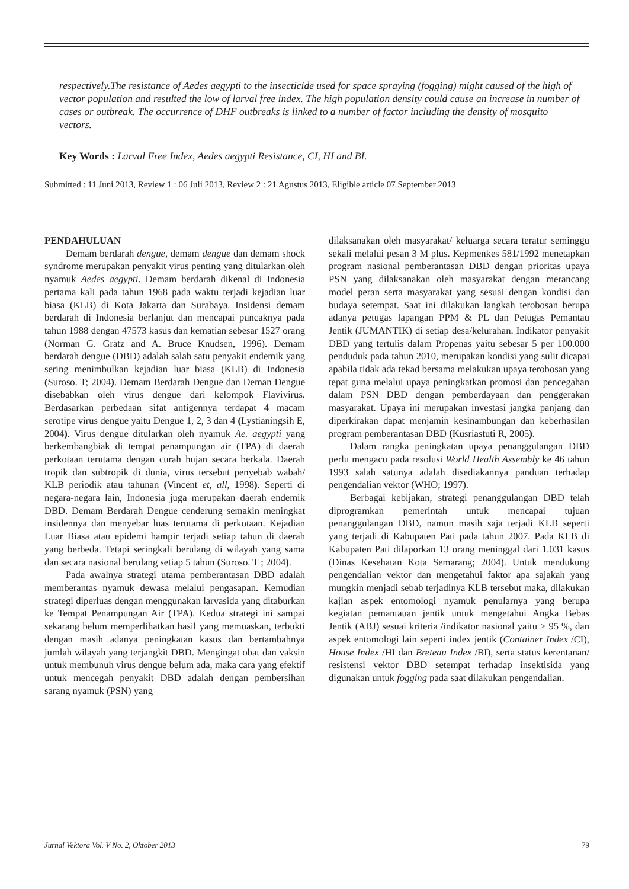respectively.The resistance of Aedes aegypti to the insecticide used for space spraying (fogging) might caused of the high of vector population and resulted the low of larval free index. The high population density could cause an increase in number of cases or outbreak. The occurrence of DHF outbreaks is linked to a number of factor including the density of mosquito vectors.
Key Words : Larval Free Index, Aedes aegypti Resistance, CI, HI and BI.
Submitted : 11 Juni 2013, Review 1 : 06 Juli 2013, Review 2 : 21 Agustus 2013, Eligible article 07 September 2013
PENDAHULUAN
Demam berdarah dengue, demam dengue dan demam shock syndrome merupakan penyakit virus penting yang ditularkan oleh nyamuk Aedes aegypti. Demam berdarah dikenal di Indonesia pertama kali pada tahun 1968 pada waktu terjadi kejadian luar biasa (KLB) di Kota Jakarta dan Surabaya. Insidensi demam berdarah di Indonesia berlanjut dan mencapai puncaknya pada tahun 1988 dengan 47573 kasus dan kematian sebesar 1527 orang (Norman G. Gratz and A. Bruce Knudsen, 1996). Demam berdarah dengue (DBD) adalah salah satu penyakit endemik yang sering menimbulkan kejadian luar biasa (KLB) di Indonesia (Suroso. T; 2004). Demam Berdarah Dengue dan Deman Dengue disebabkan oleh virus dengue dari kelompok Flavivirus. Berdasarkan perbedaan sifat antigennya terdapat 4 macam serotipe virus dengue yaitu Dengue 1, 2, 3 dan 4 (Lystianingsih E, 2004). Virus dengue ditularkan oleh nyamuk Ae. aegypti yang berkembangbiak di tempat penampungan air (TPA) di daerah perkotaan terutama dengan curah hujan secara berkala. Daerah tropik dan subtropik di dunia, virus tersebut penyebab wabah/ KLB periodik atau tahunan (Vincent et, all, 1998). Seperti di negara-negara lain, Indonesia juga merupakan daerah endemik DBD. Demam Berdarah Dengue cenderung semakin meningkat insidennya dan menyebar luas terutama di perkotaan. Kejadian Luar Biasa atau epidemi hampir terjadi setiap tahun di daerah yang berbeda. Tetapi seringkali berulang di wilayah yang sama dan secara nasional berulang setiap 5 tahun (Suroso. T ; 2004).
Pada awalnya strategi utama pemberantasan DBD adalah memberantas nyamuk dewasa melalui pengasapan. Kemudian strategi diperluas dengan menggunakan larvasida yang ditaburkan ke Tempat Penampungan Air (TPA). Kedua strategi ini sampai sekarang belum memperlihatkan hasil yang memuaskan, terbukti dengan masih adanya peningkatan kasus dan bertambahnya jumlah wilayah yang terjangkit DBD. Mengingat obat dan vaksin untuk membunuh virus dengue belum ada, maka cara yang efektif untuk mencegah penyakit DBD adalah dengan pembersihan sarang nyamuk (PSN) yang
dilaksanakan oleh masyarakat/ keluarga secara teratur seminggu sekali melalui pesan 3 M plus. Kepmenkes 581/1992 menetapkan program nasional pemberantasan DBD dengan prioritas upaya PSN yang dilaksanakan oleh masyarakat dengan merancang model peran serta masyarakat yang sesuai dengan kondisi dan budaya setempat. Saat ini dilakukan langkah terobosan berupa adanya petugas lapangan PPM & PL dan Petugas Pemantau Jentik (JUMANTIK) di setiap desa/kelurahan. Indikator penyakit DBD yang tertulis dalam Propenas yaitu sebesar 5 per 100.000 penduduk pada tahun 2010, merupakan kondisi yang sulit dicapai apabila tidak ada tekad bersama melakukan upaya terobosan yang tepat guna melalui upaya peningkatkan promosi dan pencegahan dalam PSN DBD dengan pemberdayaan dan penggerakan masyarakat. Upaya ini merupakan investasi jangka panjang dan diperkirakan dapat menjamin kesinambungan dan keberhasilan program pemberantasan DBD (Kusriastuti R, 2005).
Dalam rangka peningkatan upaya penanggulangan DBD perlu mengacu pada resolusi World Health Assembly ke 46 tahun 1993 salah satunya adalah disediakannya panduan terhadap pengendalian vektor (WHO; 1997).
Berbagai kebijakan, strategi penanggulangan DBD telah diprogramkan pemerintah untuk mencapai tujuan penanggulangan DBD, namun masih saja terjadi KLB seperti yang terjadi di Kabupaten Pati pada tahun 2007. Pada KLB di Kabupaten Pati dilaporkan 13 orang meninggal dari 1.031 kasus (Dinas Kesehatan Kota Semarang; 2004). Untuk mendukung pengendalian vektor dan mengetahui faktor apa sajakah yang mungkin menjadi sebab terjadinya KLB tersebut maka, dilakukan kajian aspek entomologi nyamuk penularnya yang berupa kegiatan pemantauan jentik untuk mengetahui Angka Bebas Jentik (ABJ) sesuai kriteria /indikator nasional yaitu > 95 %, dan aspek entomologi lain seperti index jentik (Container Index /CI), House Index /HI dan Breteau Index /BI), serta status kerentanan/ resistensi vektor DBD setempat terhadap insektisida yang digunakan untuk fogging pada saat dilakukan pengendalian.
Jurnal Vektora Vol. V No. 2, Oktober 2013 79